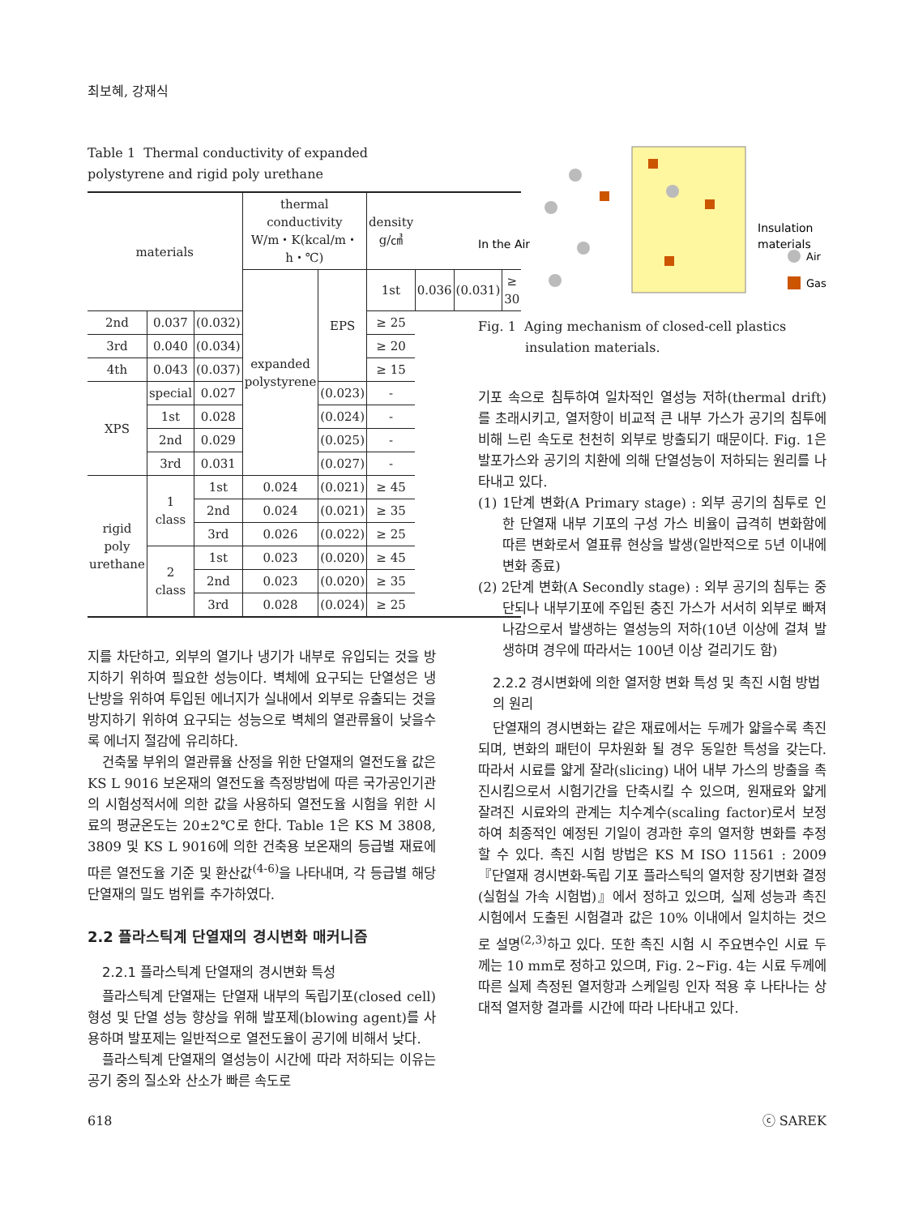최보혜, 강재식
Table 1 Thermal conductivity of expanded polystyrene and rigid poly urethane
| materials | | | thermal conductivity W/m・K(kcal/m・h・℃) | | density g/㎤ | | | |
| --- | --- | --- | --- | --- | --- | --- | --- | --- |
| | | | expanded polystyrene | EPS | 1st | 0.036 | (0.031) | ≥ 30 |
| 2nd | 0.037 | (0.032) | | | ≥ 25 | | | |
| 3rd | 0.040 | (0.034) | | | ≥ 20 | | | |
| 4th | 0.043 | (0.037) | | | ≥ 15 | | | |
| XPS | special | 0.027 | | (0.023) | - | | | |
| | 1st | 0.028 | | (0.024) | - | | | |
| | 2nd | 0.029 | | (0.025) | - | | | |
| | 3rd | 0.031 | | (0.027) | - | | | |
| rigid poly urethane | 1 class | 1st | 0.024 | (0.021) | ≥ 45 | | | |
| | | 2nd | 0.024 | (0.021) | ≥ 35 | | | |
| | | 3rd | 0.026 | (0.022) | ≥ 25 | | | |
| | 2 class | 1st | 0.023 | (0.020) | ≥ 45 | | | |
| | | 2nd | 0.023 | (0.020) | ≥ 35 | | | |
| | | 3rd | 0.028 | (0.024) | ≥ 25 | | | |
지를 차단하고, 외부의 열기나 냉기가 내부로 유입되는 것을 방지하기 위하여 필요한 성능이다. 벽체에 요구되는 단열성은 냉난방을 위하여 투입된 에너지가 실내에서 외부로 유출되는 것을 방지하기 위하여 요구되는 성능으로 벽체의 열관류율이 낮을수록 에너지 절감에 유리하다.
건축물 부위의 열관류율 산정을 위한 단열재의 열전도율 값은 KS L 9016 보온재의 열전도율 측정방법에 따른 국가공인기관의 시험성적서에 의한 값을 사용하되 열전도율 시험을 위한 시료의 평균온도는 20±2℃로 한다. Table 1은 KS M 3808, 3809 및 KS L 9016에 의한 건축용 보온재의 등급별 재료에 따른 열전도율 기준 및 환산값<sup>(4-6)</sup>을 나타내며, 각 등급별 해당 단열재의 밀도 범위를 추가하였다.
2.2 플라스틱계 단열재의 경시변화 매커니즘
2.2.1 플라스틱계 단열재의 경시변화 특성
플라스틱계 단열재는 단열재 내부의 독립기포(closed cell) 형성 및 단열 성능 향상을 위해 발포제(blowing agent)를 사용하며 발포제는 일반적으로 열전도율이 공기에 비해서 낮다.
플라스틱계 단열재의 열성능이 시간에 따라 저하되는 이유는 공기 중의 질소와 산소가 빠른 속도로
In the Air
Insulation
materials
Air
Gas
Fig. 1 Aging mechanism of closed-cell plastics insulation materials.
기포 속으로 침투하여 일차적인 열성능 저하(thermal drift)를 초래시키고, 열저항이 비교적 큰 내부 가스가 공기의 침투에 비해 느린 속도로 천천히 외부로 방출되기 때문이다. Fig. 1은 발포가스와 공기의 치환에 의해 단열성능이 저하되는 원리를 나타내고 있다.
(1) 1단계 변화(A Primary stage) : 외부 공기의 침투로 인한 단열재 내부 기포의 구성 가스 비율이 급격히 변화함에 따른 변화로서 열표류 현상을 발생(일반적으로 5년 이내에 변화 종료)
(2) 2단계 변화(A Secondly stage) : 외부 공기의 침투는 중단되나 내부기포에 주입된 충진 가스가 서서히 외부로 빠져나감으로서 발생하는 열성능의 저하(10년 이상에 걸쳐 발생하며 경우에 따라서는 100년 이상 걸리기도 함)
2.2.2 경시변화에 의한 열저항 변화 특성 및 촉진 시험 방법의 원리
단열재의 경시변화는 같은 재료에서는 두께가 얇을수록 촉진되며, 변화의 패턴이 무차원화 될 경우 동일한 특성을 갖는다. 따라서 시료를 얇게 잘라(slicing) 내어 내부 가스의 방출을 촉진시킴으로서 시험기간을 단축시킬 수 있으며, 원재료와 얇게 잘려진 시료와의 관계는 치수계수(scaling factor)로서 보정하여 최종적인 예정된 기일이 경과한 후의 열저항 변화를 추정할 수 있다. 촉진 시험 방법은 KS M ISO 11561 : 2009 『단열재 경시변화-독립 기포 플라스틱의 열저항 장기변화 결정(실험실 가속 시험법)』에서 정하고 있으며, 실제 성능과 촉진시험에서 도출된 시험결과 값은 10% 이내에서 일치하는 것으로 설명<sup>(2,3)</sup>하고 있다. 또한 촉진 시험 시 주요변수인 시료 두께는 10 mm로 정하고 있으며, Fig. 2~Fig. 4는 시료 두께에 따른 실제 측정된 열저항과 스케일링 인자 적용 후 나타나는 상대적 열저항 결과를 시간에 따라 나타내고 있다.
618 ⓒ SAREK